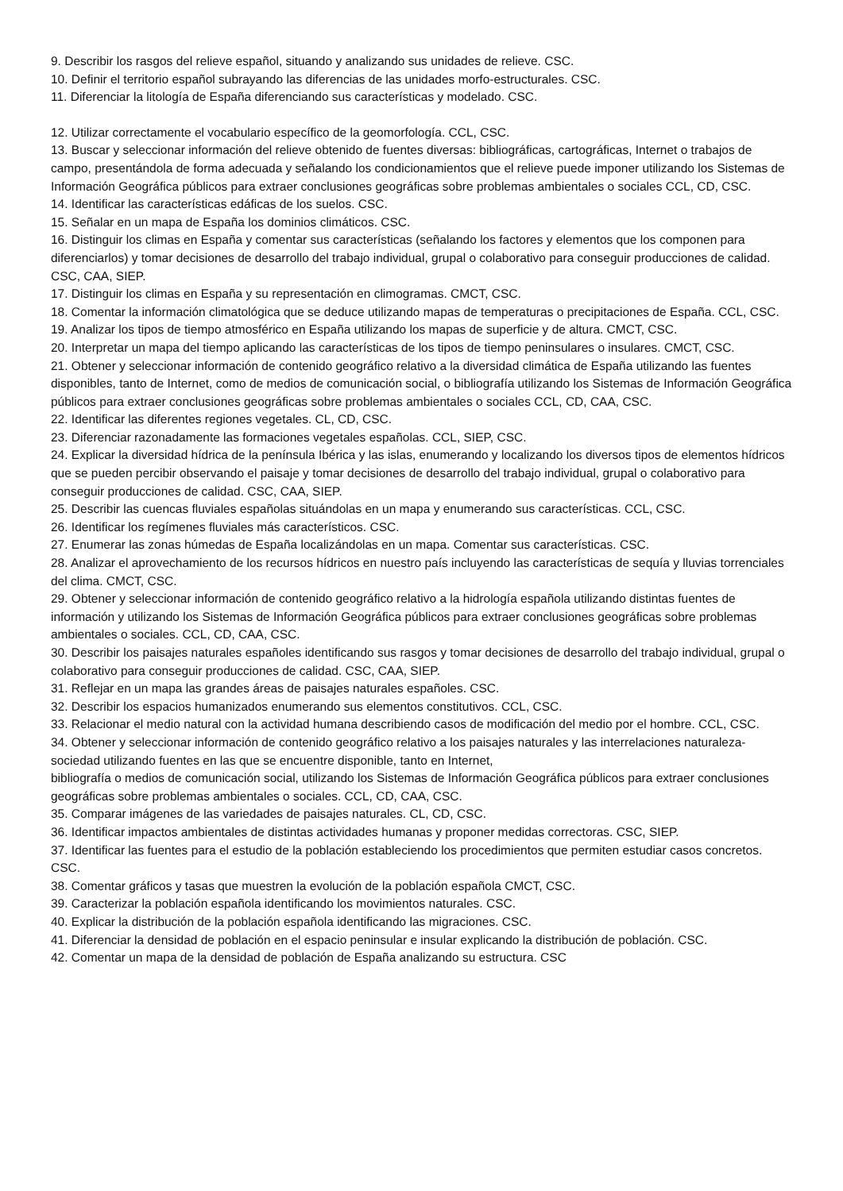9. Describir los rasgos del relieve español, situando y analizando sus unidades de relieve. CSC.
10. Definir el territorio español subrayando las diferencias de las unidades morfo-estructurales. CSC.
11. Diferenciar la litología de España diferenciando sus características y modelado. CSC.
12. Utilizar correctamente el vocabulario específico de la geomorfología. CCL, CSC.
13. Buscar y seleccionar información del relieve obtenido de fuentes diversas: bibliográficas, cartográficas, Internet o trabajos de campo, presentándola de forma adecuada y señalando los condicionamientos que el relieve puede imponer utilizando los Sistemas de Información Geográfica públicos para extraer conclusiones geográficas sobre problemas ambientales o sociales CCL, CD, CSC.
14. Identificar las características edáficas de los suelos. CSC.
15. Señalar en un mapa de España los dominios climáticos. CSC.
16. Distinguir los climas en España y comentar sus características (señalando los factores y elementos que los componen para diferenciarlos) y tomar decisiones de desarrollo del trabajo individual, grupal o colaborativo para conseguir producciones de calidad. CSC, CAA, SIEP.
17. Distinguir los climas en España y su representación en climogramas. CMCT, CSC.
18. Comentar la información climatológica que se deduce utilizando mapas de temperaturas o precipitaciones de España. CCL, CSC.
19. Analizar los tipos de tiempo atmosférico en España utilizando los mapas de superficie y de altura. CMCT, CSC.
20. Interpretar un mapa del tiempo aplicando las características de los tipos de tiempo peninsulares o insulares. CMCT, CSC.
21. Obtener y seleccionar información de contenido geográfico relativo a la diversidad climática de España utilizando las fuentes disponibles, tanto de Internet, como de medios de comunicación social, o bibliografía utilizando los Sistemas de Información Geográfica públicos para extraer conclusiones geográficas sobre problemas ambientales o sociales CCL, CD, CAA, CSC.
22. Identificar las diferentes regiones vegetales. CL, CD, CSC.
23. Diferenciar razonadamente las formaciones vegetales españolas. CCL, SIEP, CSC.
24. Explicar la diversidad hídrica de la península Ibérica y las islas, enumerando y localizando los diversos tipos de elementos hídricos que se pueden percibir observando el paisaje y tomar decisiones de desarrollo del trabajo individual, grupal o colaborativo para conseguir producciones de calidad. CSC, CAA, SIEP.
25. Describir las cuencas fluviales españolas situándolas en un mapa y enumerando sus características. CCL, CSC.
26. Identificar los regímenes fluviales más característicos. CSC.
27. Enumerar las zonas húmedas de España localizándolas en un mapa. Comentar sus características. CSC.
28. Analizar el aprovechamiento de los recursos hídricos en nuestro país incluyendo las características de sequía y lluvias torrenciales del clima. CMCT, CSC.
29. Obtener y seleccionar información de contenido geográfico relativo a la hidrología española utilizando distintas fuentes de información y utilizando los Sistemas de Información Geográfica públicos para extraer conclusiones geográficas sobre problemas ambientales o sociales. CCL, CD, CAA, CSC.
30. Describir los paisajes naturales españoles identificando sus rasgos y tomar decisiones de desarrollo del trabajo individual, grupal o colaborativo para conseguir producciones de calidad. CSC, CAA, SIEP.
31. Reflejar en un mapa las grandes áreas de paisajes naturales españoles. CSC.
32. Describir los espacios humanizados enumerando sus elementos constitutivos. CCL, CSC.
33. Relacionar el medio natural con la actividad humana describiendo casos de modificación del medio por el hombre. CCL, CSC.
34. Obtener y seleccionar información de contenido geográfico relativo a los paisajes naturales y las interrelaciones naturaleza-sociedad utilizando fuentes en las que se encuentre disponible, tanto en Internet,
bibliografía o medios de comunicación social, utilizando los Sistemas de Información Geográfica públicos para extraer conclusiones geográficas sobre problemas ambientales o sociales. CCL, CD, CAA, CSC.
35. Comparar imágenes de las variedades de paisajes naturales. CL, CD, CSC.
36. Identificar impactos ambientales de distintas actividades humanas y proponer medidas correctoras. CSC, SIEP.
37. Identificar las fuentes para el estudio de la población estableciendo los procedimientos que permiten estudiar casos concretos. CSC.
38. Comentar gráficos y tasas que muestren la evolución de la población española CMCT, CSC.
39. Caracterizar la población española identificando los movimientos naturales. CSC.
40. Explicar la distribución de la población española identificando las migraciones. CSC.
41. Diferenciar la densidad de población en el espacio peninsular e insular explicando la distribución de población. CSC.
42. Comentar un mapa de la densidad de población de España analizando su estructura. CSC